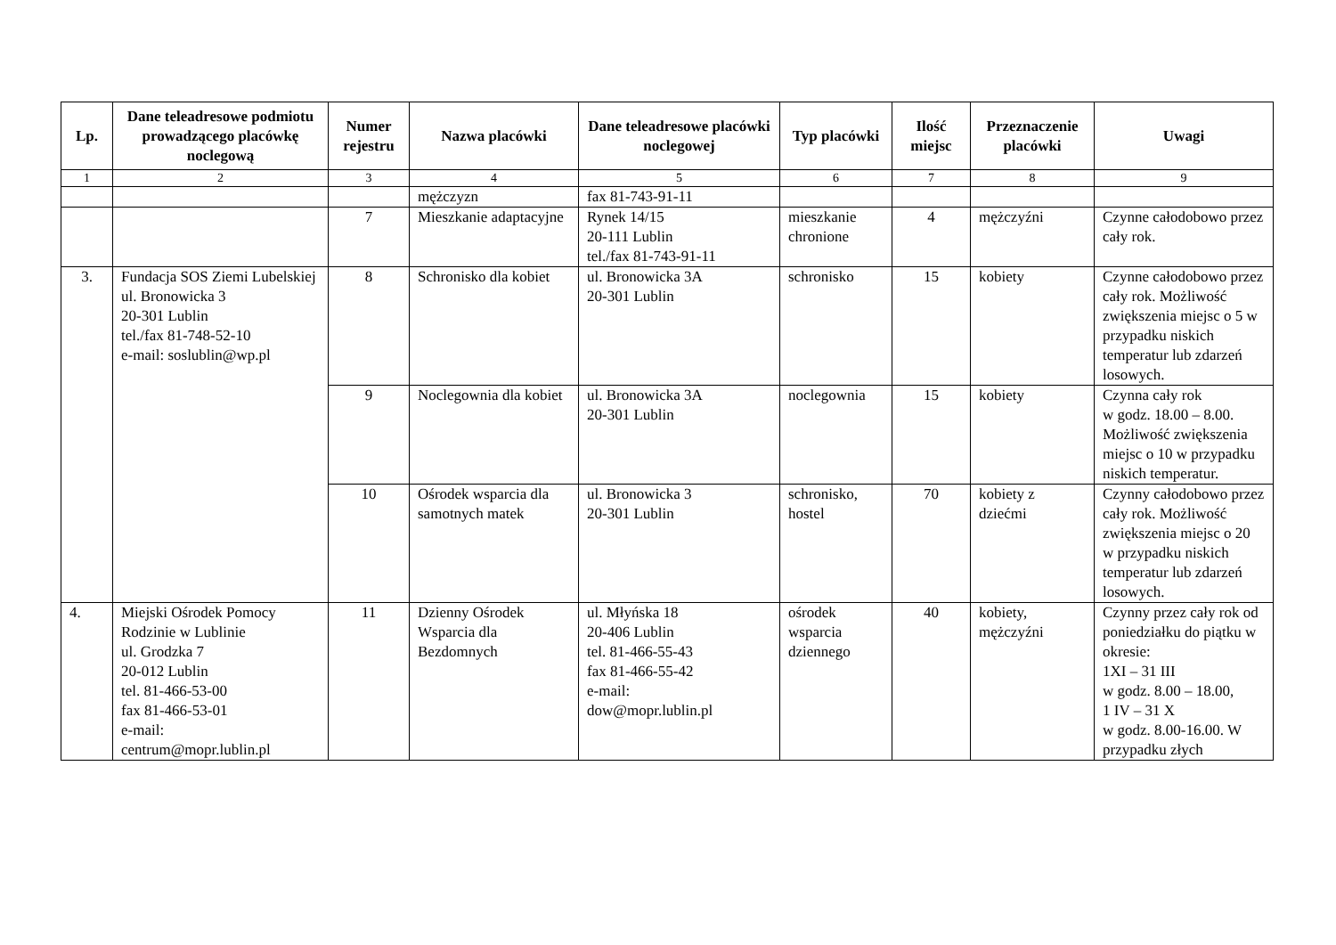| Lp. | Dane teleadresowe podmiotu prowadzącego placówkę noclegową | Numer rejestru | Nazwa placówki | Dane teleadresowe placówki noclegowej | Typ placówki | Ilość miejsc | Przeznaczenie placówki | Uwagi |
| --- | --- | --- | --- | --- | --- | --- | --- | --- |
| 1 | 2 | 3 | 4 | 5 | 6 | 7 | 8 | 9 |
| | | | mężczyzn | fax 81-743-91-11 | | | | |
| | | 7 | Mieszkanie adaptacyjne | Rynek 14/15 20-111 Lublin tel./fax 81-743-91-11 | mieszkanie chronione | 4 | mężczyźni | Czynne całodobowo przez cały rok. |
| 3. | Fundacja SOS Ziemi Lubelskiej ul. Bronowicka 3 20-301 Lublin tel./fax 81-748-52-10 e-mail: soslublin@wp.pl | 8 | Schronisko dla kobiet | ul. Bronowicka 3A 20-301 Lublin | schronisko | 15 | kobiety | Czynne całodobowo przez cały rok. Możliwość zwiększenia miejsc o 5 w przypadku niskich temperatur lub zdarzeń losowych. |
| | | 9 | Noclegownia dla kobiet | ul. Bronowicka 3A 20-301 Lublin | noclegownia | 15 | kobiety | Czynna cały rok w godz. 18.00 – 8.00. Możliwość zwiększenia miejsc o 10 w przypadku niskich temperatur. |
| | | 10 | Ośrodek wsparcia dla samotnych matek | ul. Bronowicka 3 20-301 Lublin | schronisko, hostel | 70 | kobiety z dziećmi | Czynny całodobowo przez cały rok. Możliwość zwiększenia miejsc o 20 w przypadku niskich temperatur lub zdarzeń losowych. |
| 4. | Miejski Ośrodek Pomocy Rodzinie w Lublinie ul. Grodzka 7 20-012 Lublin tel. 81-466-53-00 fax 81-466-53-01 e-mail: centrum@mopr.lublin.pl | 11 | Dzienny Ośrodek Wsparcia dla Bezdomnych | ul. Młyńska 18 20-406 Lublin tel. 81-466-55-43 fax 81-466-55-42 e-mail: dow@mopr.lublin.pl | ośrodek wsparcia dziennego | 40 | kobiety, mężczyźni | Czynny przez cały rok od poniedziałku do piątku w okresie: 1XI – 31 III w godz. 8.00 – 18.00, 1 IV – 31 X w godz. 8.00-16.00. W przypadku złych |